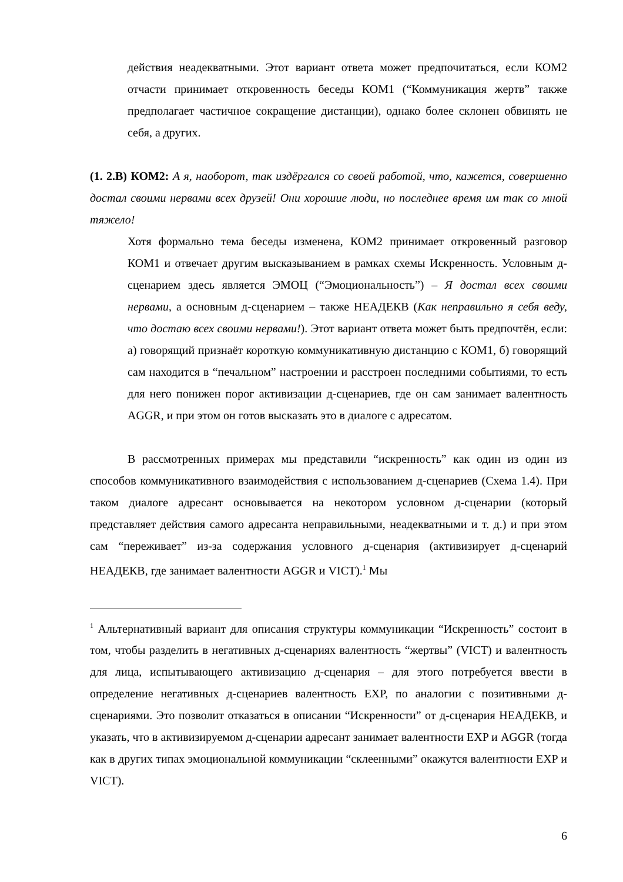действия неадекватными. Этот вариант ответа может предпочитаться, если КОМ2 отчасти принимает откровенность беседы КОМ1 (“Коммуникация жертв” также предполагает частичное сокращение дистанции), однако более склонен обвинять не себя, а других.
(1. 2.В) КОМ2: А я, наоборот, так издёргался со своей работой, что, кажется, совершенно достал своими нервами всех друзей! Они хорошие люди, но последнее время им так со мной тяжело!
Хотя формально тема беседы изменена, КОМ2 принимает откровенный разговор КОМ1 и отвечает другим высказыванием в рамках схемы Искренность. Условным д-сценарием здесь является ЭМОЦ (“Эмоциональность”) – Я достал всех своими нервами, а основным д-сценарием – также НЕАДЕКВ (Как неправильно я себя веду, что достаю всех своими нервами!). Этот вариант ответа может быть предпочтён, если: а) говорящий признаёт короткую коммуникативную дистанцию с КОМ1, б) говорящий сам находится в “печальном” настроении и расстроен последними событиями, то есть для него понижен порог активизации д-сценариев, где он сам занимает валентность AGGR, и при этом он готов высказать это в диалоге с адресатом.
В рассмотренных примерах мы представили “искренность” как один из один из способов коммуникативного взаимодействия с использованием д-сценариев (Схема 1.4). При таком диалоге адресант основывается на некотором условном д-сценарии (который представляет действия самого адресанта неправильными, неадекватными и т. д.) и при этом сам “переживает” из-за содержания условного д-сценария (активизирует д-сценарий НЕАДЕКВ, где занимает валентности AGGR и VICT).<sup>1</sup> Мы
<sup>1</sup> Альтернативный вариант для описания структуры коммуникации “Искренность” состоит в том, чтобы разделить в негативных д-сценариях валентность “жертвы” (VICT) и валентность для лица, испытывающего активизацию д-сценария – для этого потребуется ввести в определение негативных д-сценариев валентность EXP, по аналогии с позитивными д-сценариями. Это позволит отказаться в описании “Искренности” от д-сценария НЕАДЕКВ, и указать, что в активизируемом д-сценарии адресант занимает валентности EXP и AGGR (тогда как в других типах эмоциональной коммуникации “склеенными” окажутся валентности EXP и VICT).
6